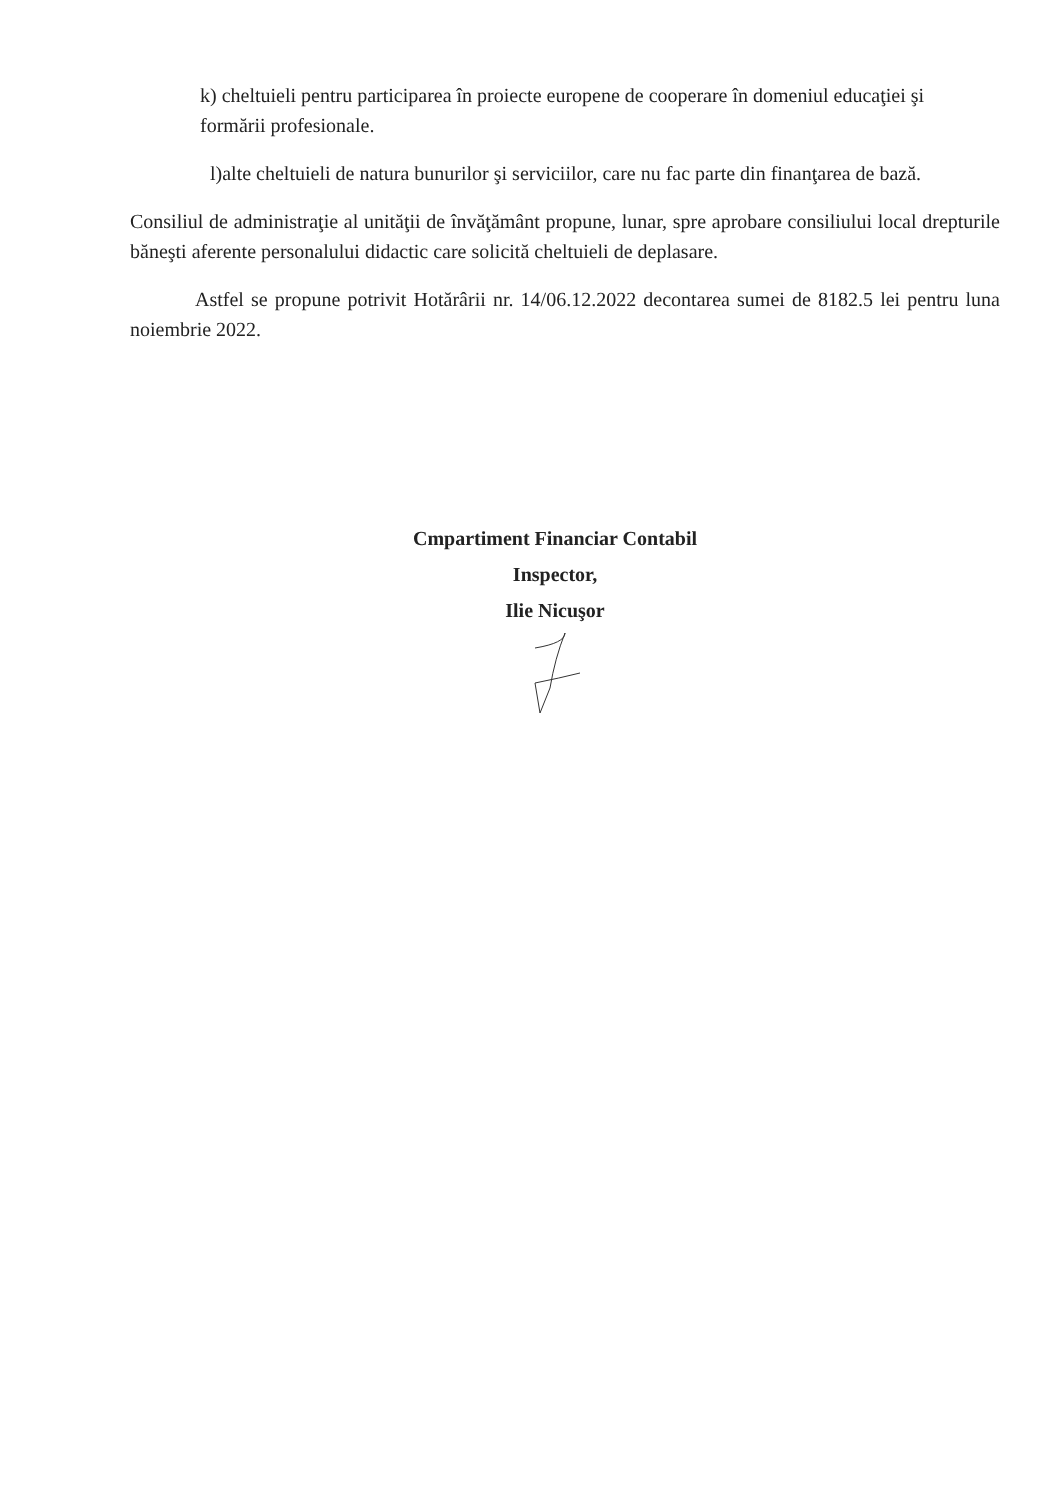k) cheltuieli pentru participarea în proiecte europene de cooperare în domeniul educaţiei şi
formării profesionale.
l)alte cheltuieli de natura bunurilor şi serviciilor, care nu fac parte din finanţarea de bază.
Consiliul de administraţie al unităţii de învăţământ propune, lunar, spre aprobare consiliului local drepturile băneşti aferente personalului didactic care solicită cheltuieli de deplasare.
Astfel se propune potrivit Hotărârii nr. 14/06.12.2022 decontarea sumei de 8182.5 lei pentru luna noiembrie 2022.
Cmpartiment Financiar Contabil
Inspector,
Ilie Nicuşor